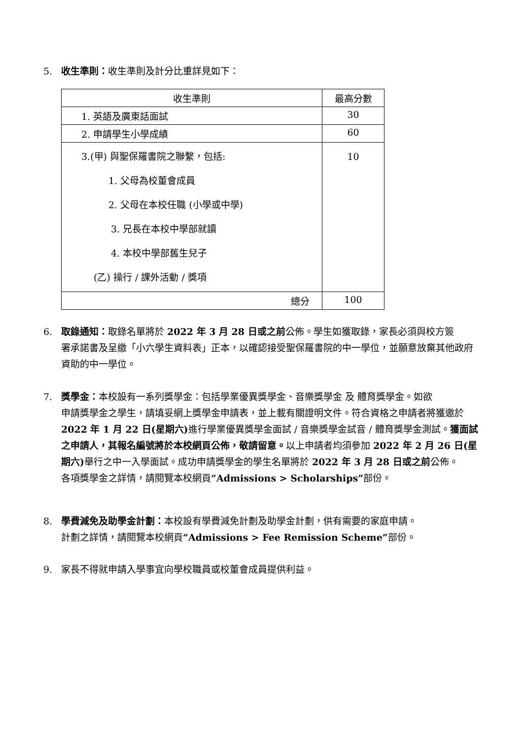5. 收生準則：收生準則及計分比重詳見如下：
| 收生準則 | 最高分數 |
| --- | --- |
| 1. 英語及廣東話面試 | 30 |
| 2. 申請學生小學成績 | 60 |
| 3.(甲) 與聖保羅書院之聯繫，包括: 1. 父母為校董會成員 2. 父母在本校任職 (小學或中學) 3. 兄長在本校中學部就讀 4. 本校中學部舊生兒子 (乙) 操行 / 課外活動 / 獎項 | 10 |
| 總分 | 100 |
6. 取錄通知：取錄名單將於 2022 年 3 月 28 日或之前公佈。學生如獲取錄，家長必須與校方簽
署承諾書及呈繳「小六學生資料表」正本，以確認接受聖保羅書院的中一學位，並願意放棄其他政府資助的中一學位。
7. 獎學金：本校設有一系列獎學金：包括學業優異獎學金、音樂獎學金 及 體育獎學金。如欲
申請獎學金之學生，請填妥網上獎學金申請表，並上載有關證明文件。符合資格之申請者將獲邀於 2022 年 1 月 22 日(星期六) 進行學業優異獎學金面試 / 音樂獎學金試音 / 體育獎學金測試。獲面試之申請人，其報名編號將於本校網頁公佈，敬請留意。以上申請者均須參加 2022 年 2 月 26 日(星期六) 舉行之中一入學面試。成功申請獎學金的學生名單將於 2022 年 3 月 28 日或之前公佈。
各項獎學金之詳情，請閱覽本校網頁“Admissions > Scholarships”部份。
8. 學費減免及助學金計劃：本校設有學費減免計劃及助學金計劃，供有需要的家庭申請。
計劃之詳情，請閱覽本校網頁“Admissions > Fee Remission Scheme”部份。
9. 家長不得就申請入學事宜向學校職員或校董會成員提供利益。